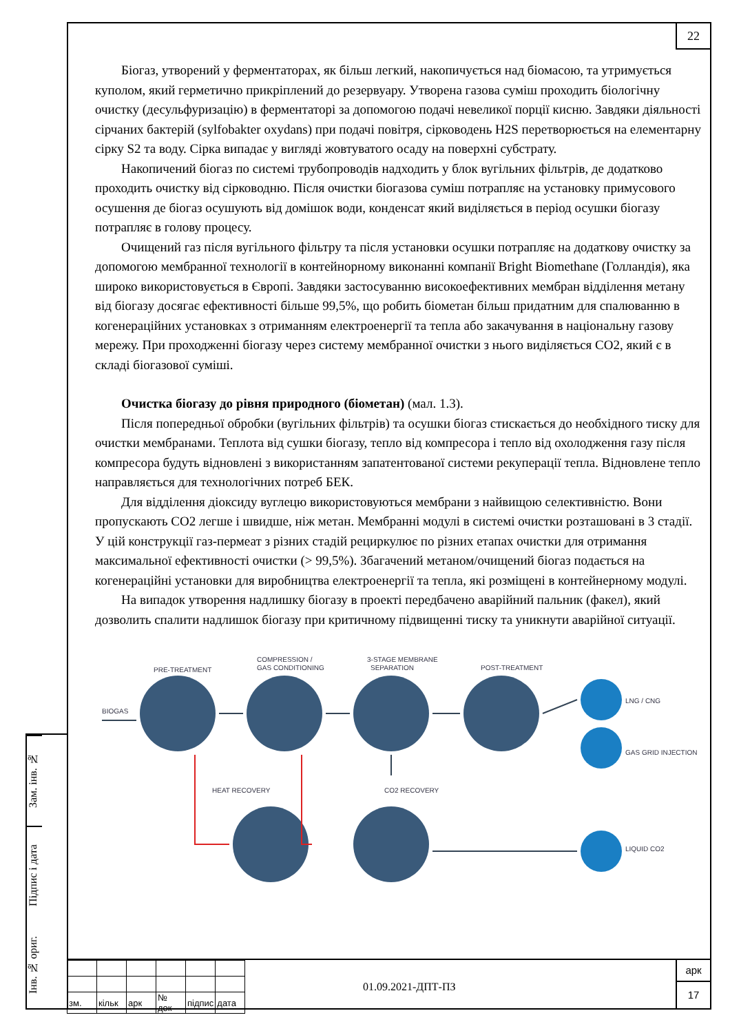Зам. інв. №
Підпис і дата
Інв. № ориг.
22
Біогаз, утворений у ферментаторах, як більш легкий, накопичується над біомасою, та утримується куполом, який герметично прикріплений до резервуару. Утворена газова суміш проходить біологічну очистку (десульфуризацію) в ферментаторі за допомогою подачі невеликої порції кисню. Завдяки діяльності сірчаних бактерій (sylfobakter oxydans) при подачі повітря, сірководень H2S перетворюється на елементарну сірку S2 та воду. Сірка випадає у вигляді жовтуватого осаду на поверхні субстрату.
Накопичений біогаз по системі трубопроводів надходить у блок вугільних фільтрів, де додатково проходить очистку від сірководню. Після очистки біогазова суміш потрапляє на установку примусового осушення де біогаз осушують від домішок води, конденсат який виділяється в період осушки біогазу потрапляє в голову процесу.
Очищений газ після вугільного фільтру та після установки осушки потрапляє на додаткову очистку за допомогою мембранної технології в контейнорному виконанні компанії Bright Biomethane (Голландія), яка широко використовується в Європі. Завдяки застосуванню високоефективних мембран відділення метану від біогазу досягає ефективності більше 99,5%, що робить біометан більш придатним для спалюванню в когенераційних установках з отриманням електроенергії та тепла або закачування в національну газову мережу. При проходженні біогазу через систему мембранної очистки з нього виділяється CO2, який є в складі біогазової суміші.
Очистка біогазу до рівня природного (біометан) (мал. 1.3).
Після попередньої обробки (вугільних фільтрів) та осушки біогаз стискається до необхідного тиску для очистки мембранами. Теплота від сушки біогазу, тепло від компресора і тепло від охолодження газу після компресора будуть відновлені з використанням запатентованої системи рекуперації тепла. Відновлене тепло направляється для технологічних потреб БЕК.
Для відділення діоксиду вуглецю використовуються мембрани з найвищою селективністю. Вони пропускають CO2 легше і швидше, ніж метан. Мембранні модулі в системі очистки розташовані в 3 стадії. У цій конструкції газ-пермеат з різних стадій рециркулює по різних етапах очистки для отримання максимальної ефективності очистки (> 99,5%). Збагачений метаном/очищений біогаз подається на когенераційні установки для виробництва електроенергії та тепла, які розміщені в контейнерному модулі.
На випадок утворення надлишку біогазу в проекті передбачено аварійний пальник (факел), який дозволить спалити надлишок біогазу при критичному підвищенні тиску та уникнути аварійної ситуації.
BIOGAS
PRE-TREATMENT
COMPRESSION /
GAS CONDITIONING
3-STAGE MEMBRANE
SEPARATION
POST-TREATMENT
LNG / CNG
GAS GRID INJECTION
HEAT RECOVERY
CO2 RECOVERY
LIQUID CO2
| зм. | кільк | арк | № док | підпис | дата |
01.09.2021-ДПТ-ПЗ
арк
17